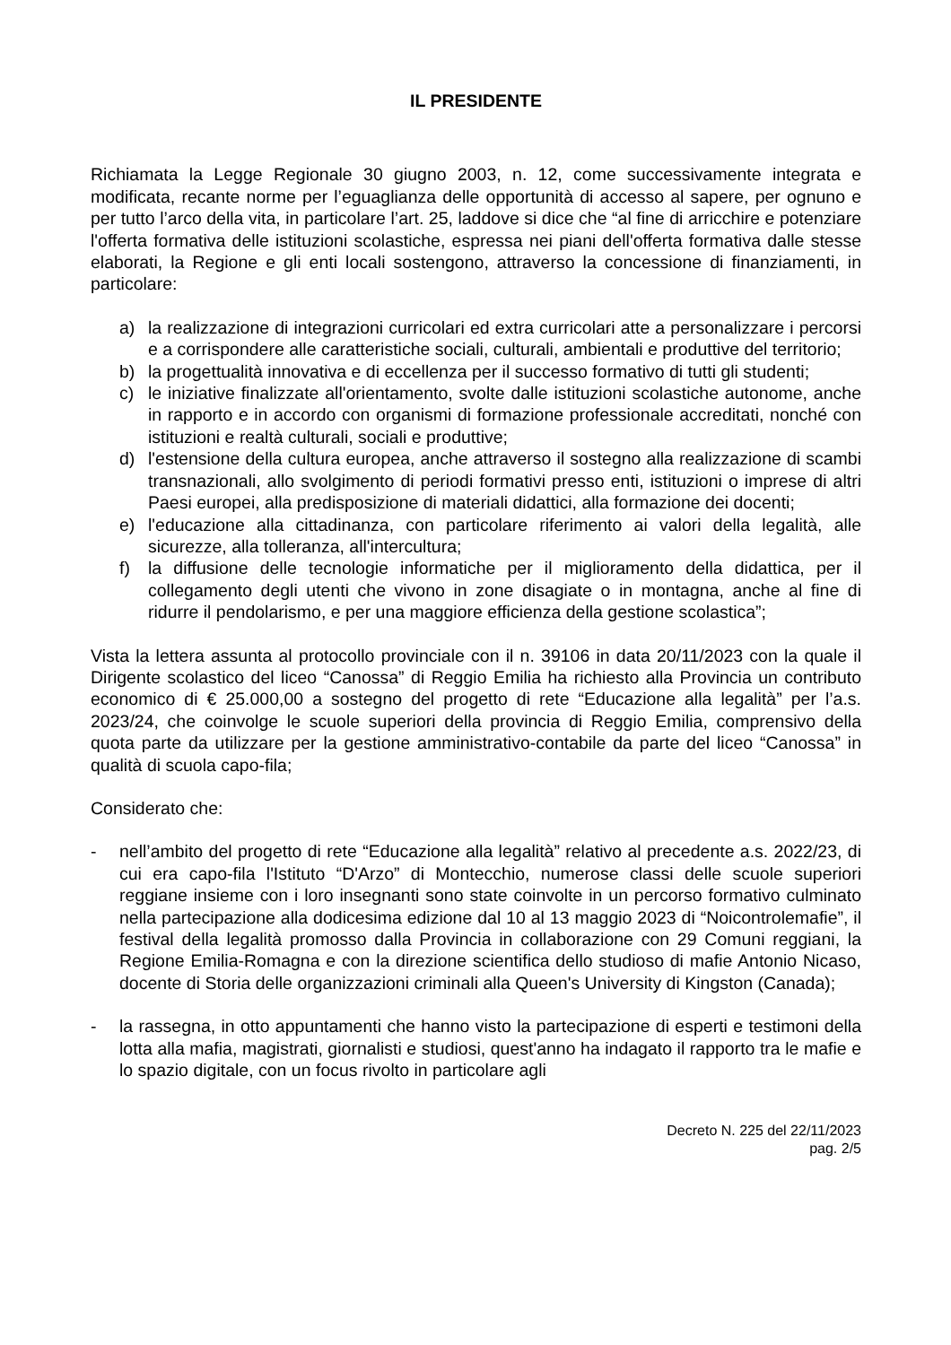IL PRESIDENTE
Richiamata la Legge Regionale 30 giugno 2003, n. 12, come successivamente integrata e modificata, recante norme per l’eguaglianza delle opportunità di accesso al sapere, per ognuno e per tutto l’arco della vita, in particolare l’art. 25, laddove si dice che “al fine di arricchire e potenziare l'offerta formativa delle istituzioni scolastiche, espressa nei piani dell'offerta formativa dalle stesse elaborati, la Regione e gli enti locali sostengono, attraverso la concessione di finanziamenti, in particolare:
a) la realizzazione di integrazioni curricolari ed extra curricolari atte a personalizzare i percorsi e a corrispondere alle caratteristiche sociali, culturali, ambientali e produttive del territorio;
b) la progettualità innovativa e di eccellenza per il successo formativo di tutti gli studenti;
c) le iniziative finalizzate all'orientamento, svolte dalle istituzioni scolastiche autonome, anche in rapporto e in accordo con organismi di formazione professionale accreditati, nonché con istituzioni e realtà culturali, sociali e produttive;
d) l'estensione della cultura europea, anche attraverso il sostegno alla realizzazione di scambi transnazionali, allo svolgimento di periodi formativi presso enti, istituzioni o imprese di altri Paesi europei, alla predisposizione di materiali didattici, alla formazione dei docenti;
e) l'educazione alla cittadinanza, con particolare riferimento ai valori della legalità, alle sicurezze, alla tolleranza, all'intercultura;
f) la diffusione delle tecnologie informatiche per il miglioramento della didattica, per il collegamento degli utenti che vivono in zone disagiate o in montagna, anche al fine di ridurre il pendolarismo, e per una maggiore efficienza della gestione scolastica”;
Vista la lettera assunta al protocollo provinciale con il n. 39106 in data 20/11/2023 con la quale il Dirigente scolastico del liceo “Canossa” di Reggio Emilia ha richiesto alla Provincia un contributo economico di € 25.000,00 a sostegno del progetto di rete “Educazione alla legalità” per l’a.s. 2023/24, che coinvolge le scuole superiori della provincia di Reggio Emilia, comprensivo della quota parte da utilizzare per la gestione amministrativo-contabile da parte del liceo “Canossa” in qualità di scuola capo-fila;
Considerato che:
- nell’ambito del progetto di rete “Educazione alla legalità” relativo al precedente a.s. 2022/23, di cui era capo-fila l'Istituto “D'Arzo” di Montecchio, numerose classi delle scuole superiori reggiane insieme con i loro insegnanti sono state coinvolte in un percorso formativo culminato nella partecipazione alla dodicesima edizione dal 10 al 13 maggio 2023 di “Noicontrolemafie”, il festival della legalità promosso dalla Provincia in collaborazione con 29 Comuni reggiani, la Regione Emilia-Romagna e con la direzione scientifica dello studioso di mafie Antonio Nicaso, docente di Storia delle organizzazioni criminali alla Queen's University di Kingston (Canada);
- la rassegna, in otto appuntamenti che hanno visto la partecipazione di esperti e testimoni della lotta alla mafia, magistrati, giornalisti e studiosi, quest'anno ha indagato il rapporto tra le mafie e lo spazio digitale, con un focus rivolto in particolare agli
Decreto N. 225 del 22/11/2023
pag. 2/5